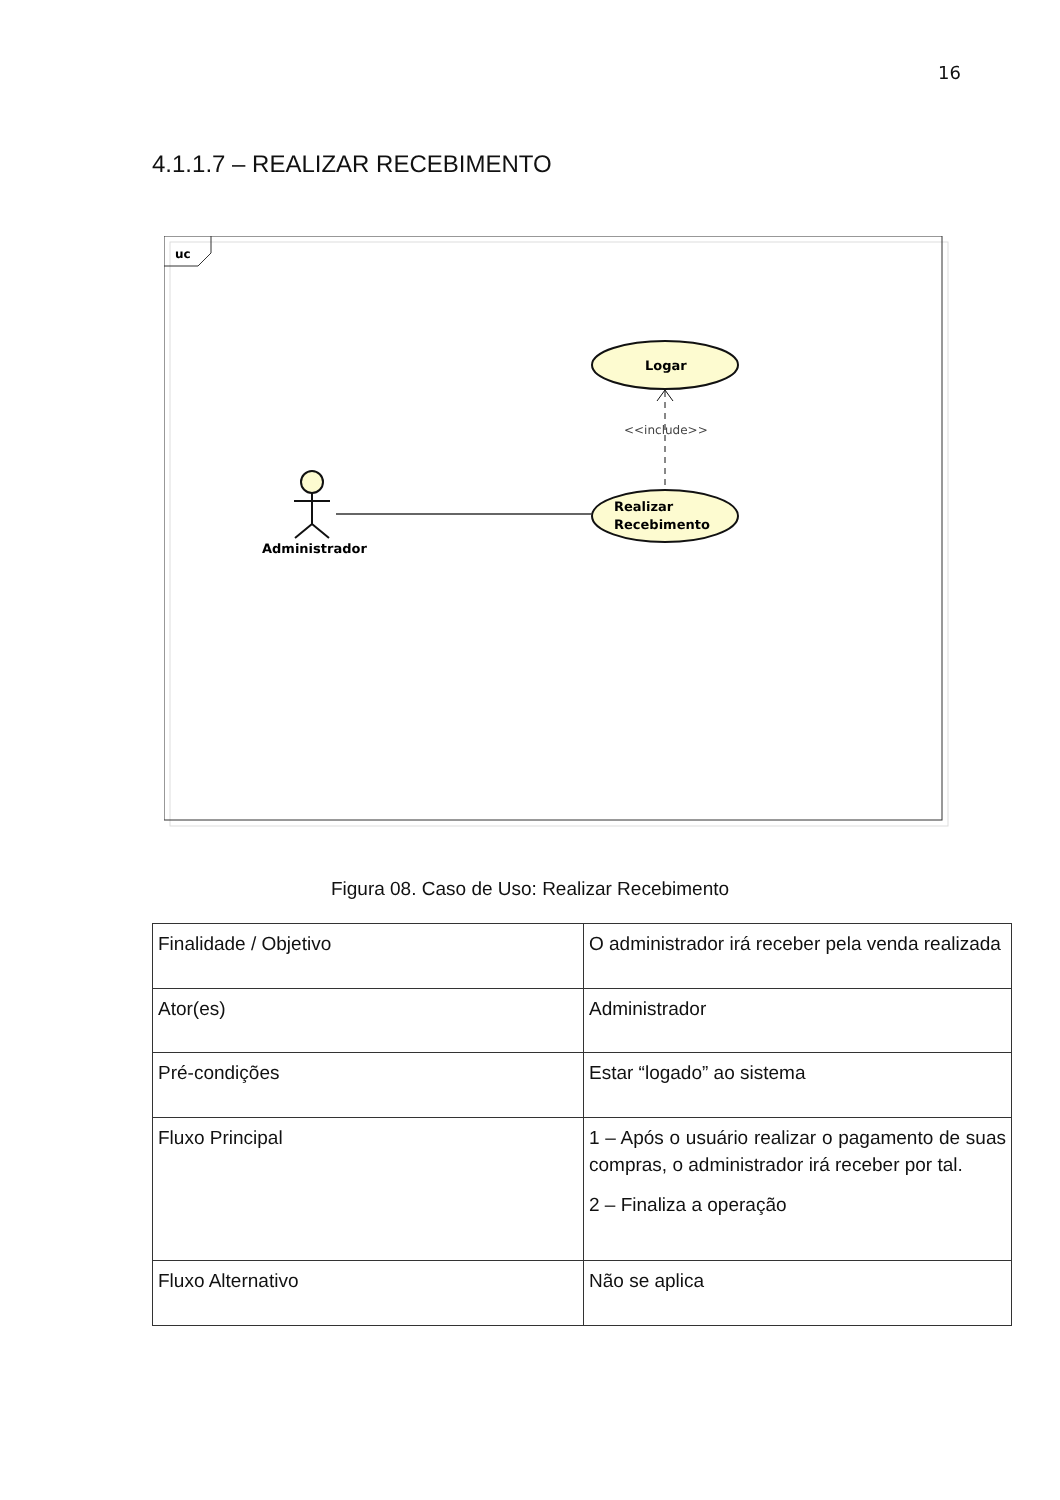16
4.1.1.7 – REALIZAR RECEBIMENTO
uc
Logar
Realizar
Recebimento
<<include>>
Administrador
Figura 08. Caso de Uso: Realizar Recebimento
| Finalidade / Objetivo | O administrador irá receber pela venda realizada |
| Ator(es) | Administrador |
| Pré-condições | Estar “logado” ao sistema |
| Fluxo Principal | 1 – Após o usuário realizar o pagamento de suas compras, o administrador irá receber por tal. 2 – Finaliza a operação |
| Fluxo Alternativo | Não se aplica |